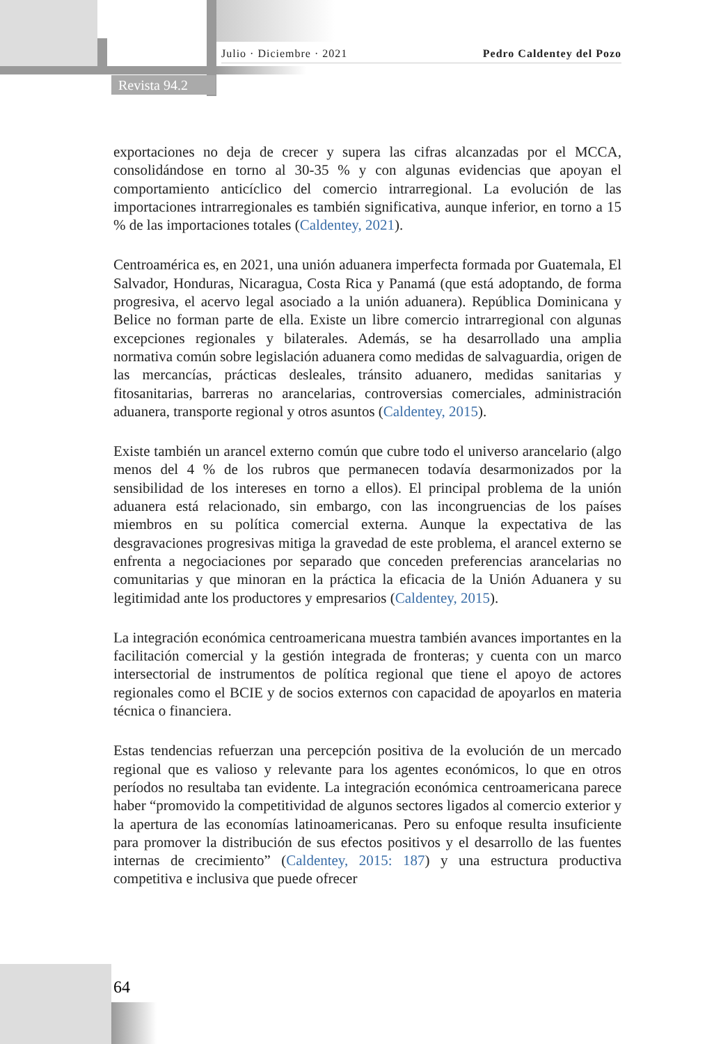Julio · Diciembre · 2021 Pedro Caldentey del Pozo
Revista 94.2
exportaciones no deja de crecer y supera las cifras alcanzadas por el MCCA, consolidándose en torno al 30-35 % y con algunas evidencias que apoyan el comportamiento anticíclico del comercio intrarregional. La evolución de las importaciones intrarregionales es también significativa, aunque inferior, en torno a 15 % de las importaciones totales (Caldentey, 2021).
Centroamérica es, en 2021, una unión aduanera imperfecta formada por Guatemala, El Salvador, Honduras, Nicaragua, Costa Rica y Panamá (que está adoptando, de forma progresiva, el acervo legal asociado a la unión aduanera). República Dominicana y Belice no forman parte de ella. Existe un libre comercio intrarregional con algunas excepciones regionales y bilaterales. Además, se ha desarrollado una amplia normativa común sobre legislación aduanera como medidas de salvaguardia, origen de las mercancías, prácticas desleales, tránsito aduanero, medidas sanitarias y fitosanitarias, barreras no arancelarias, controversias comerciales, administración aduanera, transporte regional y otros asuntos (Caldentey, 2015).
Existe también un arancel externo común que cubre todo el universo arancelario (algo menos del 4 % de los rubros que permanecen todavía desarmonizados por la sensibilidad de los intereses en torno a ellos). El principal problema de la unión aduanera está relacionado, sin embargo, con las incongruencias de los países miembros en su política comercial externa. Aunque la expectativa de las desgravaciones progresivas mitiga la gravedad de este problema, el arancel externo se enfrenta a negociaciones por separado que conceden preferencias arancelarias no comunitarias y que minoran en la práctica la eficacia de la Unión Aduanera y su legitimidad ante los productores y empresarios (Caldentey, 2015).
La integración económica centroamericana muestra también avances importantes en la facilitación comercial y la gestión integrada de fronteras; y cuenta con un marco intersectorial de instrumentos de política regional que tiene el apoyo de actores regionales como el BCIE y de socios externos con capacidad de apoyarlos en materia técnica o financiera.
Estas tendencias refuerzan una percepción positiva de la evolución de un mercado regional que es valioso y relevante para los agentes económicos, lo que en otros períodos no resultaba tan evidente. La integración económica centroamericana parece haber “promovido la competitividad de algunos sectores ligados al comercio exterior y la apertura de las economías latinoamericanas. Pero su enfoque resulta insuficiente para promover la distribución de sus efectos positivos y el desarrollo de las fuentes internas de crecimiento” (Caldentey, 2015: 187) y una estructura productiva competitiva e inclusiva que puede ofrecer
64